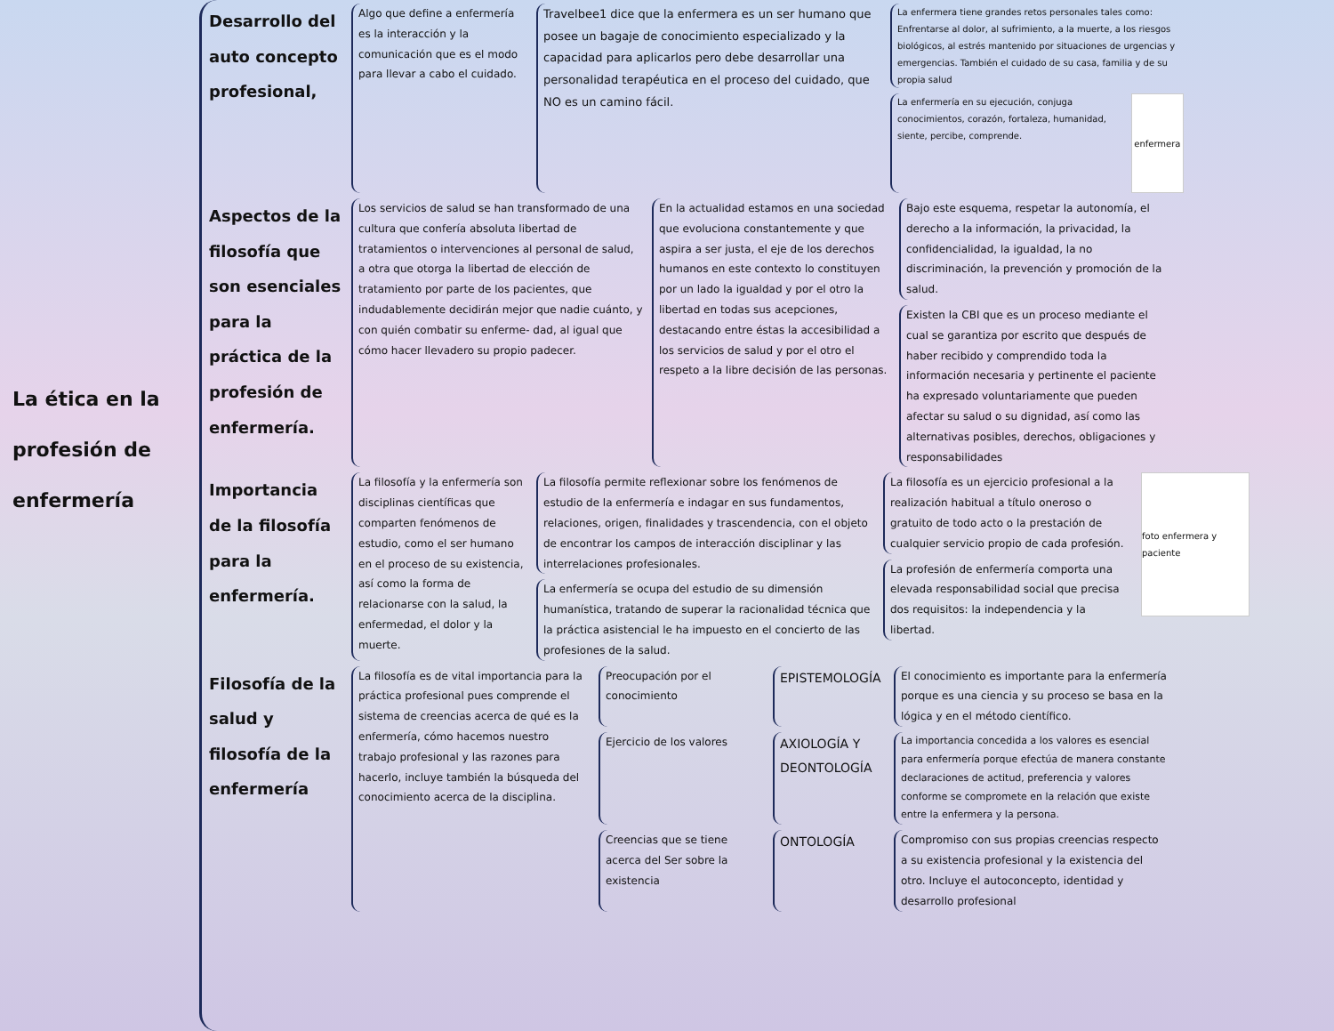La ética en la profesión de enfermería
Desarrollo del auto concepto profesional,
Algo que define a enfermería es la interacción y la comunicación que es el modo para llevar a cabo el cuidado.
Travelbee1 dice que la enfermera es un ser humano que posee un bagaje de conocimiento especializado y la capacidad para aplicarlos pero debe desarrollar una personalidad terapéutica en el proceso del cuidado, que NO es un camino fácil.
La enfermera tiene grandes retos personales tales como: Enfrentarse al dolor, al sufrimiento, a la muerte, a los riesgos biológicos, al estrés mantenido por situaciones de urgencias y emergencias. También el cuidado de su casa, familia y de su propia salud
La enfermería en su ejecución, conjuga conocimientos, corazón, fortaleza, humanidad, siente, percibe, comprende.
enfermera
Aspectos de la filosofía que son esenciales para la práctica de la profesión de enfermería.
Los servicios de salud se han transformado de una cultura que confería absoluta libertad de tratamientos o intervenciones al personal de salud, a otra que otorga la libertad de elección de tratamiento por parte de los pacientes, que indudablemente decidirán mejor que nadie cuánto, y con quién combatir su enferme- dad, al igual que cómo hacer llevadero su propio padecer.
En la actualidad estamos en una sociedad que evoluciona constantemente y que aspira a ser justa, el eje de los derechos humanos en este contexto lo constituyen por un lado la igualdad y por el otro la libertad en todas sus acepciones, destacando entre éstas la accesibilidad a los servicios de salud y por el otro el respeto a la libre decisión de las personas.
Bajo este esquema, respetar la autonomía, el derecho a la información, la privacidad, la confidencialidad, la igualdad, la no discriminación, la prevención y promoción de la salud.
Existen la CBI que es un proceso mediante el cual se garantiza por escrito que después de haber recibido y comprendido toda la información necesaria y pertinente el paciente ha expresado voluntariamente que pueden afectar su salud o su dignidad, así como las alternativas posibles, derechos, obligaciones y responsabilidades
Importancia de la filosofía para la enfermería.
La filosofía y la enfermería son disciplinas científicas que comparten fenómenos de estudio, como el ser humano en el proceso de su existencia, así como la forma de relacionarse con la salud, la enfermedad, el dolor y la muerte.
La filosofía permite reflexionar sobre los fenómenos de estudio de la enfermería e indagar en sus fundamentos, relaciones, origen, finalidades y trascendencia, con el objeto de encontrar los campos de interacción disciplinar y las interrelaciones profesionales.
La enfermería se ocupa del estudio de su dimensión humanística, tratando de superar la racionalidad técnica que la práctica asistencial le ha impuesto en el concierto de las profesiones de la salud.
La filosofía es un ejercicio profesional a la realización habitual a título oneroso o gratuito de todo acto o la prestación de cualquier servicio propio de cada profesión.
La profesión de enfermería comporta una elevada responsabilidad social que precisa dos requisitos: la independencia y la libertad.
foto enfermera y paciente
Filosofía de la salud y filosofía de la enfermería
La filosofía es de vital importancia para la práctica profesional pues comprende el sistema de creencias acerca de qué es la enfermería, cómo hacemos nuestro trabajo profesional y las razones para hacerlo, incluye también la búsqueda del conocimiento acerca de la disciplina.
Preocupación por el conocimiento
EPISTEMOLOGÍA
El conocimiento es importante para la enfermería porque es una ciencia y su proceso se basa en la lógica y en el método científico.
Ejercicio de los valores
AXIOLOGÍA Y DEONTOLOGÍA
La importancia concedida a los valores es esencial para enfermería porque efectúa de manera constante declaraciones de actitud, preferencia y valores conforme se compromete en la relación que existe entre la enfermera y la persona.
Creencias que se tiene acerca del Ser sobre la existencia
ONTOLOGÍA
Compromiso con sus propias creencias respecto a su existencia profesional y la existencia del otro. Incluye el autoconcepto, identidad y desarrollo profesional